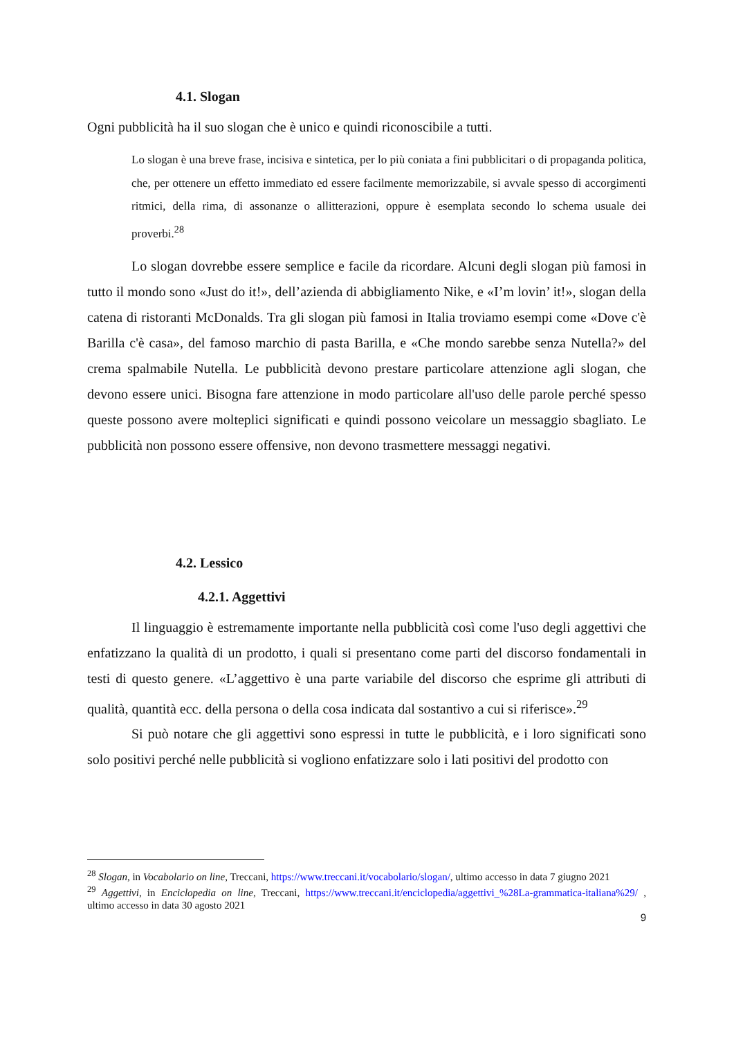4.1. Slogan
Ogni pubblicità ha il suo slogan che è unico e quindi riconoscibile a tutti.
Lo slogan è una breve frase, incisiva e sintetica, per lo più coniata a fini pubblicitari o di propaganda politica, che, per ottenere un effetto immediato ed essere facilmente memorizzabile, si avvale spesso di accorgimenti ritmici, della rima, di assonanze o allitterazioni, oppure è esemplata secondo lo schema usuale dei proverbi.<sup>28</sup>
Lo slogan dovrebbe essere semplice e facile da ricordare. Alcuni degli slogan più famosi in tutto il mondo sono «Just do it!», dell’azienda di abbigliamento Nike, e «I’m lovin’ it!», slogan della catena di ristoranti McDonalds. Tra gli slogan più famosi in Italia troviamo esempi come «Dove c'è Barilla c'è casa», del famoso marchio di pasta Barilla, e «Che mondo sarebbe senza Nutella?» del crema spalmabile Nutella. Le pubblicità devono prestare particolare attenzione agli slogan, che devono essere unici. Bisogna fare attenzione in modo particolare all'uso delle parole perché spesso queste possono avere molteplici significati e quindi possono veicolare un messaggio sbagliato. Le pubblicità non possono essere offensive, non devono trasmettere messaggi negativi.
4.2. Lessico
4.2.1. Aggettivi
Il linguaggio è estremamente importante nella pubblicità così come l'uso degli aggettivi che enfatizzano la qualità di un prodotto, i quali si presentano come parti del discorso fondamentali in testi di questo genere. «L’aggettivo è una parte variabile del discorso che esprime gli attributi di qualità, quantità ecc. della persona o della cosa indicata dal sostantivo a cui si riferisce».<sup>29</sup>
Si può notare che gli aggettivi sono espressi in tutte le pubblicità, e i loro significati sono solo positivi perché nelle pubblicità si vogliono enfatizzare solo i lati positivi del prodotto con
<sup>28</sup> Slogan, in Vocabolario on line, Treccani, https://www.treccani.it/vocabolario/slogan/, ultimo accesso in data 7 giugno 2021
<sup>29</sup> Aggettivi, in Enciclopedia on line, Treccani, https://www.treccani.it/enciclopedia/aggettivi_%28La-grammatica-italiana%29/ , ultimo accesso in data 30 agosto 2021
9